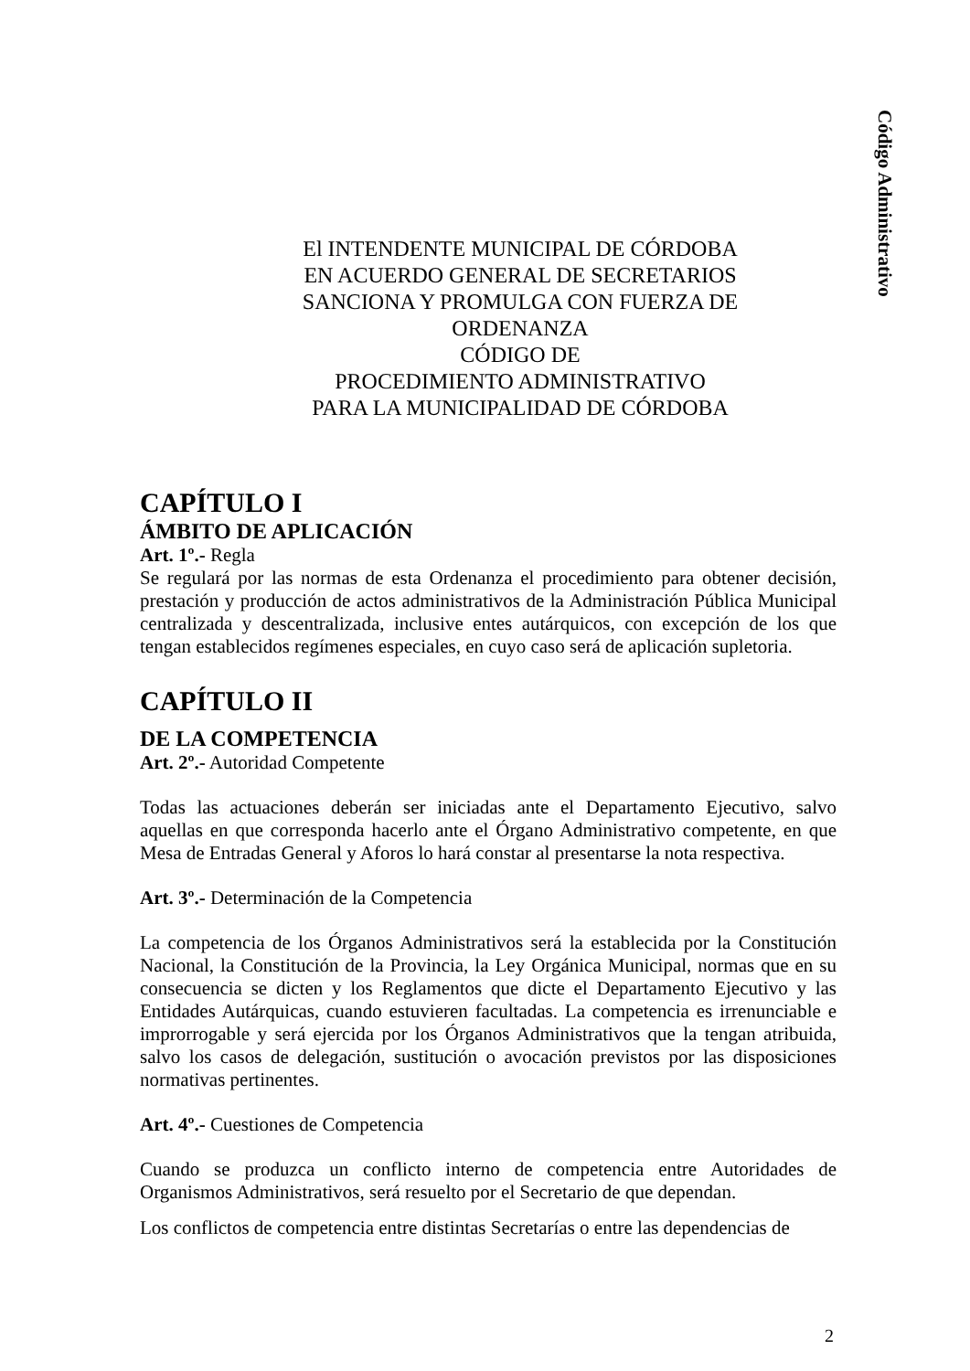Código Administrativo
El INTENDENTE MUNICIPAL DE CÓRDOBA
EN ACUERDO GENERAL DE SECRETARIOS
SANCIONA Y PROMULGA CON FUERZA DE
ORDENANZA
CÓDIGO DE
PROCEDIMIENTO ADMINISTRATIVO
PARA LA MUNICIPALIDAD DE CÓRDOBA
CAPÍTULO I
ÁMBITO DE APLICACIÓN
Art. 1º.- Regla
Se regulará por las normas de esta Ordenanza el procedimiento para obtener decisión, prestación y producción de actos administrativos de la Administración Pública Municipal centralizada y descentralizada, inclusive entes autárquicos, con excepción de los que tengan establecidos regímenes especiales, en cuyo caso será de aplicación supletoria.
CAPÍTULO II
DE LA COMPETENCIA
Art. 2º.- Autoridad Competente
Todas las actuaciones deberán ser iniciadas ante el Departamento Ejecutivo, salvo aquellas en que corresponda hacerlo ante el Órgano Administrativo competente, en que Mesa de Entradas General y Aforos lo hará constar al presentarse la nota respectiva.
Art. 3º.- Determinación de la Competencia
La competencia de los Órganos Administrativos será la establecida por la Constitución Nacional, la Constitución de la Provincia, la Ley Orgánica Municipal, normas que en su consecuencia se dicten y los Reglamentos que dicte el Departamento Ejecutivo y las Entidades Autárquicas, cuando estuvieren facultadas. La competencia es irrenunciable e improrrogable y será ejercida por los Órganos Administrativos que la tengan atribuida, salvo los casos de delegación, sustitución o avocación previstos por las disposiciones normativas pertinentes.
Art. 4º.- Cuestiones de Competencia
Cuando se produzca un conflicto interno de competencia entre Autoridades de Organismos Administrativos, será resuelto por el Secretario de que dependan.
Los conflictos de competencia entre distintas Secretarías o entre las dependencias de
2